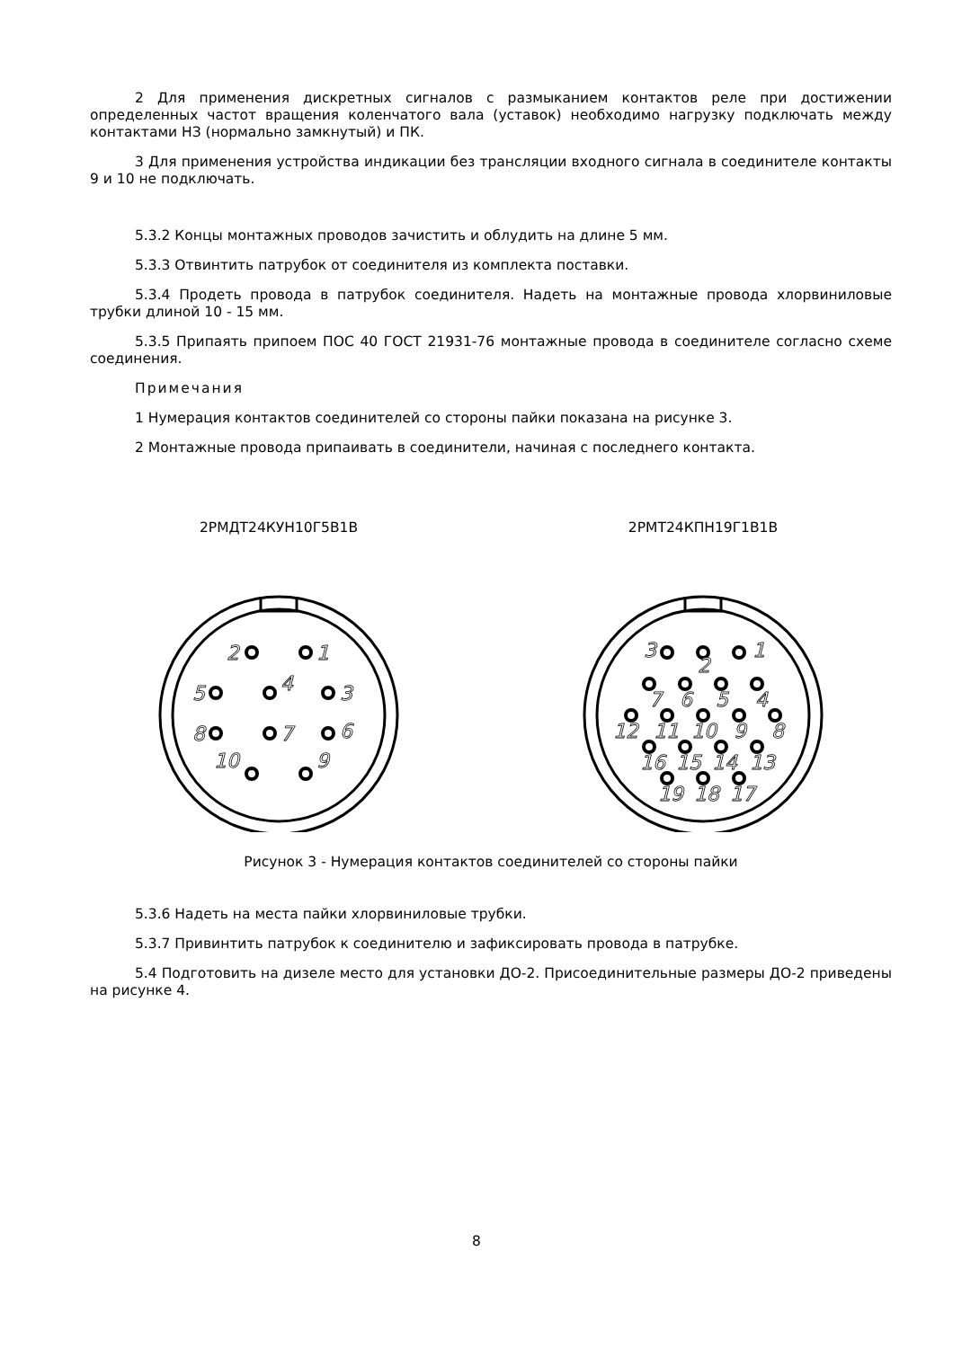2 Для применения дискретных сигналов с размыканием контактов реле при достижении определенных частот вращения коленчатого вала (уставок) необходимо нагрузку подключать между контактами НЗ (нормально замкнутый) и ПК.
3 Для применения устройства индикации без трансляции входного сигнала в соединителе контакты 9 и 10 не подключать.
5.3.2 Концы монтажных проводов зачистить и облудить на длине 5 мм.
5.3.3 Отвинтить патрубок от соединителя из комплекта поставки.
5.3.4 Продеть провода в патрубок соединителя. Надеть на монтажные провода хлорвиниловые трубки длиной 10 - 15 мм.
5.3.5 Припаять припоем ПОС 40 ГОСТ 21931-76 монтажные провода в соединителе согласно схеме соединения.
Примечания
1 Нумерация контактов соединителей со стороны пайки показана на рисунке 3.
2 Монтажные провода припаивать в соединители, начиная с последнего контакта.
2РМДТ24КУН10Г5В1В
2
1
5
4
3
8
7
6
10
9
2РМТ24КПН19Г1В1В
3
1
2
7
6
5
4
12
11
10
9
8
16
15
14
13
19
18
17
Рисунок 3 - Нумерация контактов соединителей со стороны пайки
5.3.6 Надеть на места пайки хлорвиниловые трубки.
5.3.7 Привинтить патрубок к соединителю и зафиксировать провода в патрубке.
5.4 Подготовить на дизеле место для установки ДО-2. Присоединительные размеры ДО-2 приведены на рисунке 4.
8